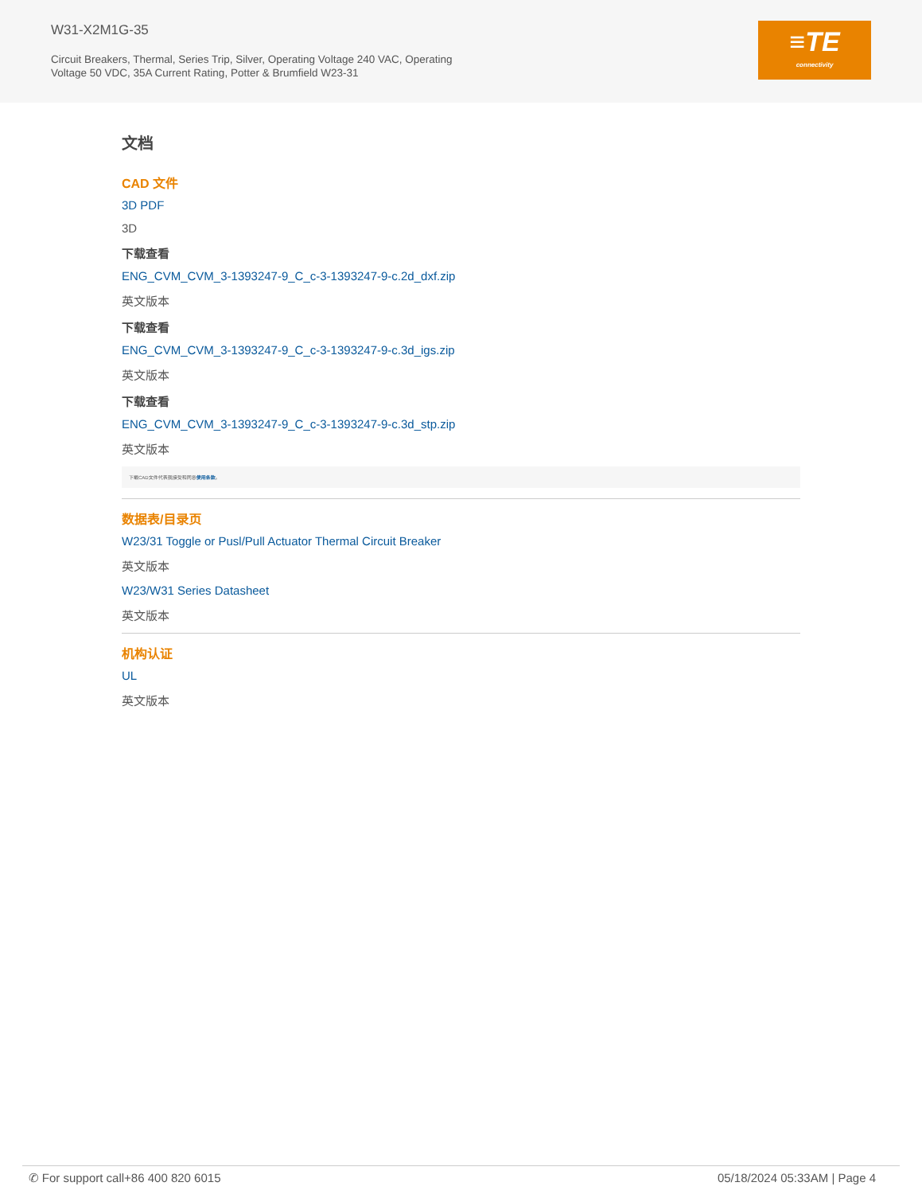W31-X2M1G-35
Circuit Breakers, Thermal, Series Trip, Silver, Operating Voltage 240 VAC, Operating Voltage 50 VDC, 35A Current Rating, Potter & Brumfield W23-31
≡TE
connectivity
文档
CAD 文件
3D PDF
3D
下载查看
ENG_CVM_CVM_3-1393247-9_C_c-3-1393247-9-c.2d_dxf.zip
英文版本
下载查看
ENG_CVM_CVM_3-1393247-9_C_c-3-1393247-9-c.3d_igs.zip
英文版本
下载查看
ENG_CVM_CVM_3-1393247-9_C_c-3-1393247-9-c.3d_stp.zip
英文版本
下载CAD文件代表我接受和同意使用条款。
数据表/目录页
W23/31 Toggle or Pusl/Pull Actuator Thermal Circuit Breaker
英文版本
W23/W31 Series Datasheet
英文版本
机构认证
UL
英文版本
✆ For support call+86 400 820 6015 05/18/2024 05:33AM | Page 4